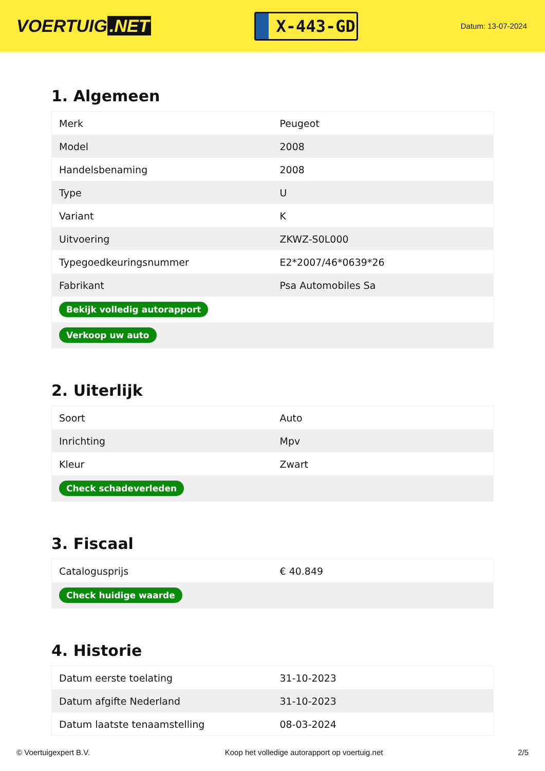VOERTUIG.NET
X-443-GD
Datum: 13-07-2024
1. Algemeen
| Merk | Peugeot |
| Model | 2008 |
| Handelsbenaming | 2008 |
| Type | U |
| Variant | K |
| Uitvoering | ZKWZ-S0L000 |
| Typegoedkeuringsnummer | E2*2007/46*0639*26 |
| Fabrikant | Psa Automobiles Sa |
| Bekijk volledig autorapport | |
| Verkoop uw auto | |
2. Uiterlijk
| Soort | Auto |
| Inrichting | Mpv |
| Kleur | Zwart |
| Check schadeverleden | |
3. Fiscaal
| Catalogusprijs | € 40.849 |
| Check huidige waarde | |
4. Historie
| Datum eerste toelating | 31-10-2023 |
| Datum afgifte Nederland | 31-10-2023 |
| Datum laatste tenaamstelling | 08-03-2024 |
© Voertuigexpert B.V. Koop het volledige autorapport op voertuig.net 2/5